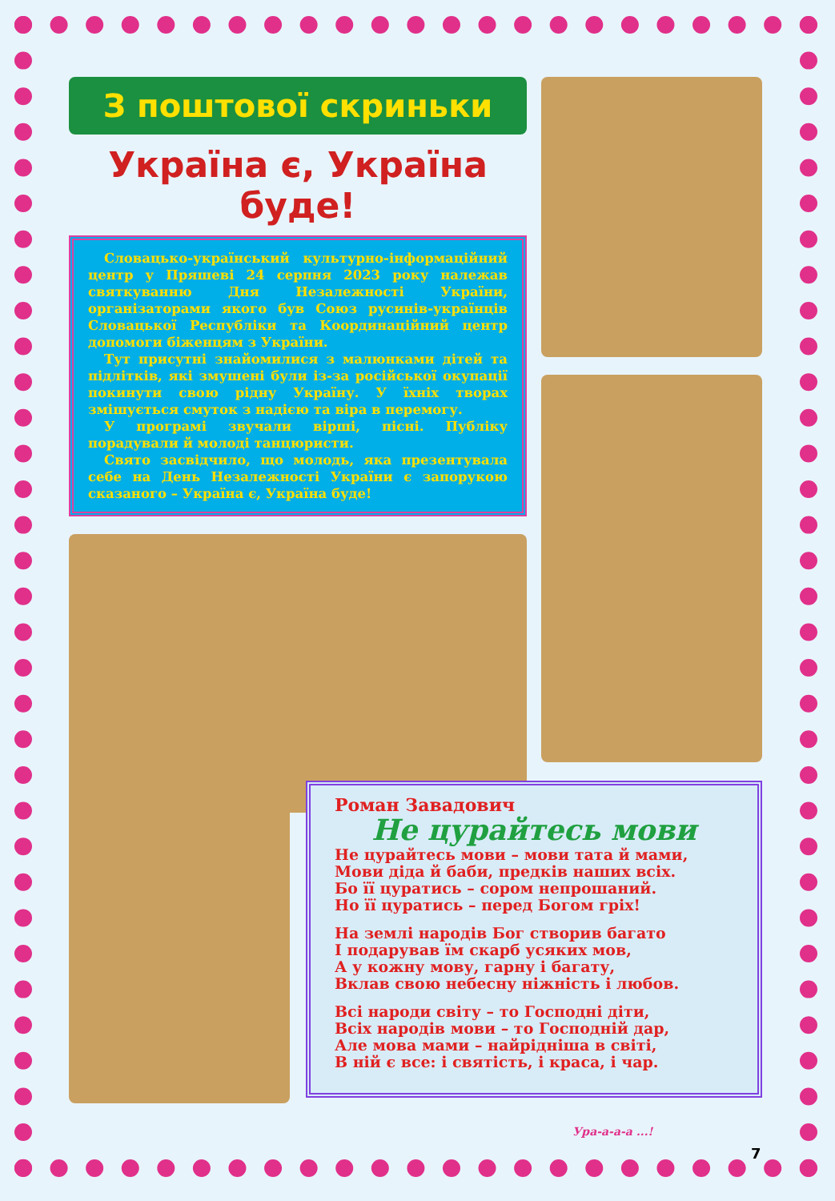З поштової скриньки
Україна є, Україна буде!
Словацько-український культурно-інформаційний центр у Пряшеві 24 серпня 2023 року належав святкуванню Дня Незалежності України, організаторами якого був Союз русинів-українців Словацької Республіки та Координаційний центр допомоги біженцям з України.
Тут присутні знайомилися з малюнками дітей та підлітків, які змушені були із-за російської окупації покинути свою рідну Україну. У їхніх творах змішується смуток з надією та віра в перемогу.
У програмі звучали вірші, пісні. Публіку порадували й молоді танцюристи.
Свято засвідчило, що молодь, яка презентувала себе на День Незалежності України є запорукою сказаного – Україна є, Україна буде!
Роман Завадович
Не цурайтесь мови
Не цурайтесь мови – мови тата й мами,
Мови діда й баби, предків наших всіх.
Бо її цуратись – сором непрошаний.
Но її цуратись – перед Богом гріх!
На землі народів Бог створив багато
І подарував їм скарб усяких мов,
А у кожну мову, гарну і багату,
Вклав свою небесну ніжність і любов.
Всі народи світу – то Господні діти,
Всіх народів мови – то Господній дар,
Але мова мами – найрідніша в світі,
В ній є все: і святість, і краса, і чар.
Ура-а-а-а ...!
7